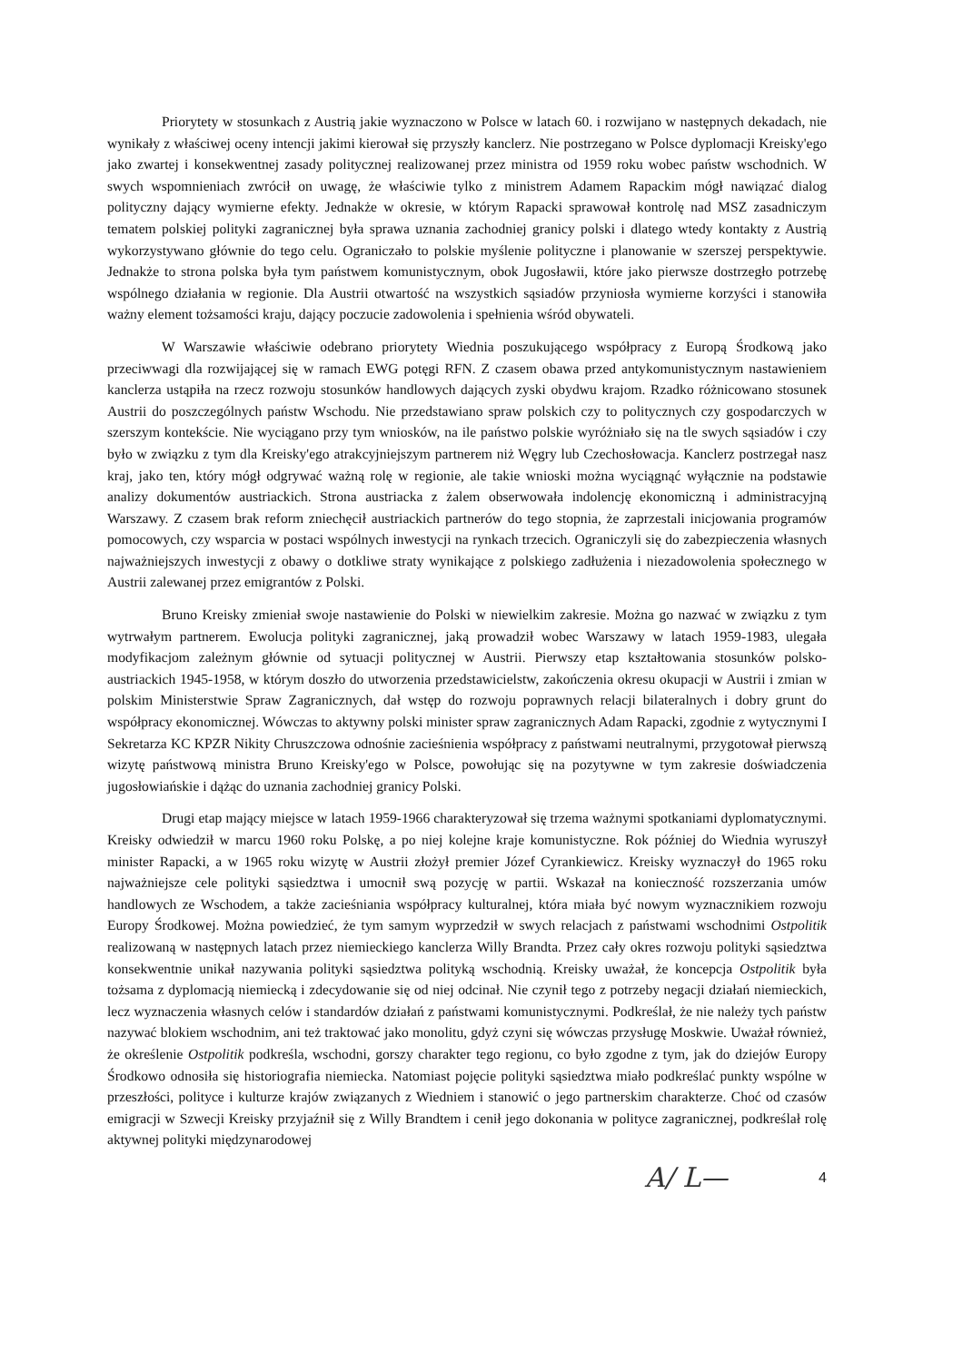Priorytety w stosunkach z Austrią jakie wyznaczono w Polsce w latach 60. i rozwijano w następnych dekadach, nie wynikały z właściwej oceny intencji jakimi kierował się przyszły kanclerz. Nie postrzegano w Polsce dyplomacji Kreisky'ego jako zwartej i konsekwentnej zasady politycznej realizowanej przez ministra od 1959 roku wobec państw wschodnich. W swych wspomnieniach zwrócił on uwagę, że właściwie tylko z ministrem Adamem Rapackim mógł nawiązać dialog polityczny dający wymierne efekty. Jednakże w okresie, w którym Rapacki sprawował kontrolę nad MSZ zasadniczym tematem polskiej polityki zagranicznej była sprawa uznania zachodniej granicy polski i dlatego wtedy kontakty z Austrią wykorzystywano głównie do tego celu. Ograniczało to polskie myślenie polityczne i planowanie w szerszej perspektywie. Jednakże to strona polska była tym państwem komunistycznym, obok Jugosławii, które jako pierwsze dostrzegło potrzebę wspólnego działania w regionie. Dla Austrii otwartość na wszystkich sąsiadów przyniosła wymierne korzyści i stanowiła ważny element tożsamości kraju, dający poczucie zadowolenia i spełnienia wśród obywateli.
W Warszawie właściwie odebrano priorytety Wiednia poszukującego współpracy z Europą Środkową jako przeciwwagi dla rozwijającej się w ramach EWG potęgi RFN. Z czasem obawa przed antykomunistycznym nastawieniem kanclerza ustąpiła na rzecz rozwoju stosunków handlowych dających zyski obydwu krajom. Rzadko różnicowano stosunek Austrii do poszczególnych państw Wschodu. Nie przedstawiano spraw polskich czy to politycznych czy gospodarczych w szerszym kontekście. Nie wyciągano przy tym wniosków, na ile państwo polskie wyróżniało się na tle swych sąsiadów i czy było w związku z tym dla Kreisky'ego atrakcyjniejszym partnerem niż Węgry lub Czechosłowacja. Kanclerz postrzegał nasz kraj, jako ten, który mógł odgrywać ważną rolę w regionie, ale takie wnioski można wyciągnąć wyłącznie na podstawie analizy dokumentów austriackich. Strona austriacka z żalem obserwowała indolencję ekonomiczną i administracyjną Warszawy. Z czasem brak reform zniechęcił austriackich partnerów do tego stopnia, że zaprzestali inicjowania programów pomocowych, czy wsparcia w postaci wspólnych inwestycji na rynkach trzecich. Ograniczyli się do zabezpieczenia własnych najważniejszych inwestycji z obawy o dotkliwe straty wynikające z polskiego zadłużenia i niezadowolenia społecznego w Austrii zalewanej przez emigrantów z Polski.
Bruno Kreisky zmieniał swoje nastawienie do Polski w niewielkim zakresie. Można go nazwać w związku z tym wytrwałym partnerem. Ewolucja polityki zagranicznej, jaką prowadził wobec Warszawy w latach 1959-1983, ulegała modyfikacjom zależnym głównie od sytuacji politycznej w Austrii. Pierwszy etap kształtowania stosunków polsko-austriackich 1945-1958, w którym doszło do utworzenia przedstawicielstw, zakończenia okresu okupacji w Austrii i zmian w polskim Ministerstwie Spraw Zagranicznych, dał wstęp do rozwoju poprawnych relacji bilateralnych i dobry grunt do współpracy ekonomicznej. Wówczas to aktywny polski minister spraw zagranicznych Adam Rapacki, zgodnie z wytycznymi I Sekretarza KC KPZR Nikity Chruszczowa odnośnie zacieśnienia współpracy z państwami neutralnymi, przygotował pierwszą wizytę państwową ministra Bruno Kreisky'ego w Polsce, powołując się na pozytywne w tym zakresie doświadczenia jugosłowiańskie i dążąc do uznania zachodniej granicy Polski.
Drugi etap mający miejsce w latach 1959-1966 charakteryzował się trzema ważnymi spotkaniami dyplomatycznymi. Kreisky odwiedził w marcu 1960 roku Polskę, a po niej kolejne kraje komunistyczne. Rok później do Wiednia wyruszył minister Rapacki, a w 1965 roku wizytę w Austrii złożył premier Józef Cyrankiewicz. Kreisky wyznaczył do 1965 roku najważniejsze cele polityki sąsiedztwa i umocnił swą pozycję w partii. Wskazał na konieczność rozszerzania umów handlowych ze Wschodem, a także zacieśniania współpracy kulturalnej, która miała być nowym wyznacznikiem rozwoju Europy Środkowej. Można powiedzieć, że tym samym wyprzedził w swych relacjach z państwami wschodnimi Ostpolitik realizowaną w następnych latach przez niemieckiego kanclerza Willy Brandta. Przez cały okres rozwoju polityki sąsiedztwa konsekwentnie unikał nazywania polityki sąsiedztwa polityką wschodnią. Kreisky uważał, że koncepcja Ostpolitik była tożsama z dyplomacją niemiecką i zdecydowanie się od niej odcinał. Nie czynił tego z potrzeby negacji działań niemieckich, lecz wyznaczenia własnych celów i standardów działań z państwami komunistycznymi. Podkreślał, że nie należy tych państw nazywać blokiem wschodnim, ani też traktować jako monolitu, gdyż czyni się wówczas przysługę Moskwie. Uważał również, że określenie Ostpolitik podkreśla, wschodni, gorszy charakter tego regionu, co było zgodne z tym, jak do dziejów Europy Środkowo odnosiła się historiografia niemiecka. Natomiast pojęcie polityki sąsiedztwa miało podkreślać punkty wspólne w przeszłości, polityce i kulturze krajów związanych z Wiedniem i stanowić o jego partnerskim charakterze. Choć od czasów emigracji w Szwecji Kreisky przyjaźnił się z Willy Brandtem i cenił jego dokonania w polityce zagranicznej, podkreślał rolę aktywnej polityki międzynarodowej
A/ L— 4